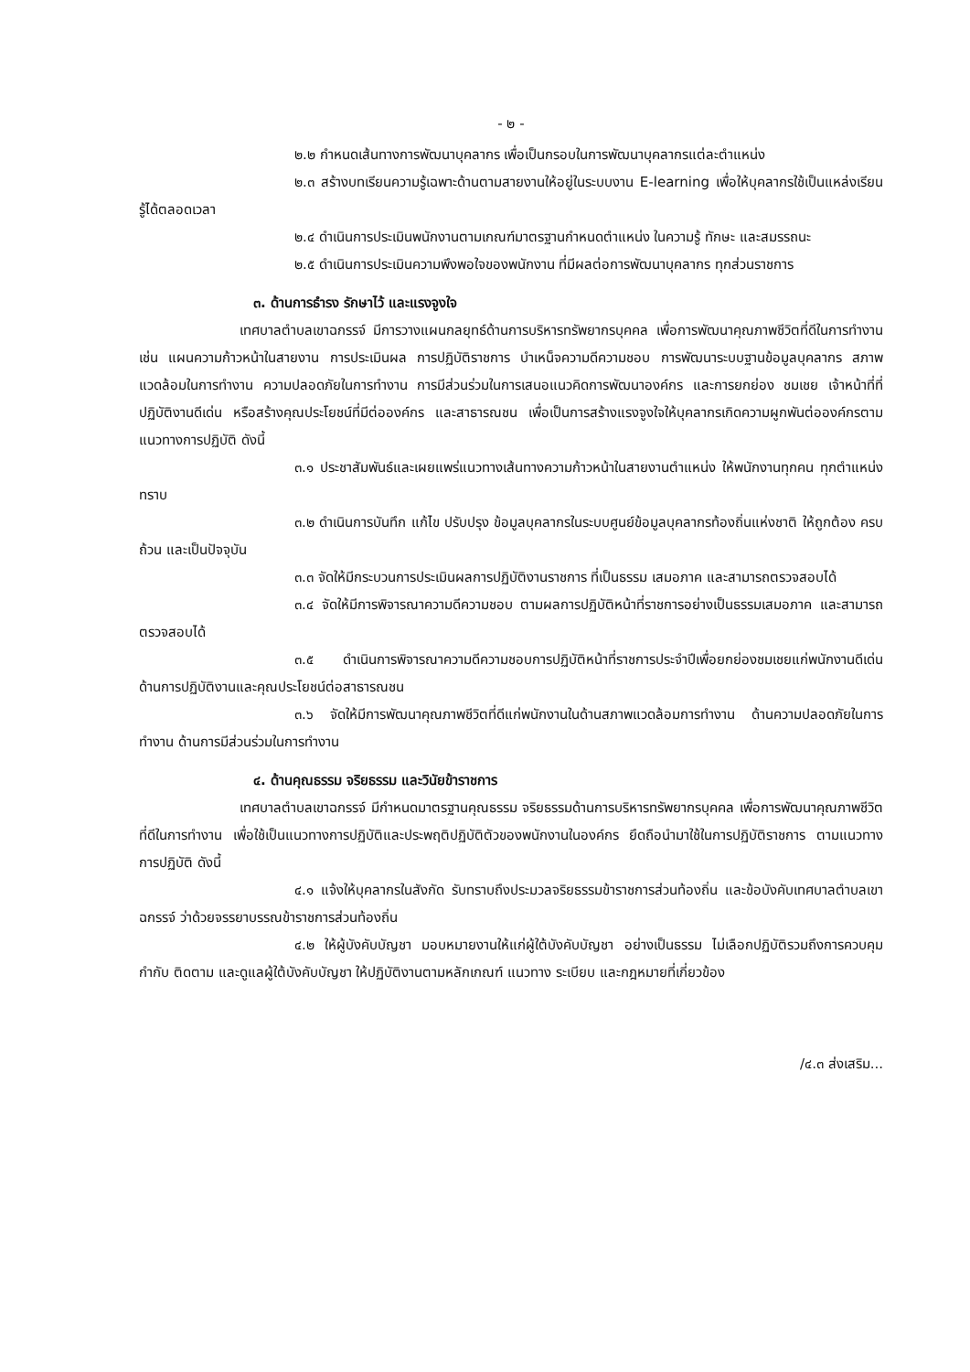- ๒ -
๒.๒ กำหนดเส้นทางการพัฒนาบุคลากร เพื่อเป็นกรอบในการพัฒนาบุคลากรแต่ละตำแหน่ง
๒.๓ สร้างบทเรียนความรู้เฉพาะด้านตามสายงานให้อยู่ในระบบงาน E-learning เพื่อให้บุคลากรใช้เป็นแหล่งเรียนรู้ได้ตลอดเวลา
๒.๔ ดำเนินการประเมินพนักงานตามเกณฑ์มาตรฐานกำหนดตำแหน่ง ในความรู้ ทักษะ และสมรรถนะ
๒.๕ ดำเนินการประเมินความพึงพอใจของพนักงาน ที่มีผลต่อการพัฒนาบุคลากร ทุกส่วนราชการ
๓. ด้านการธำรง รักษาไว้ และแรงจูงใจ
เทศบาลตำบลเขาฉกรรจ์ มีการวางแผนกลยุทธ์ด้านการบริหารทรัพยากรบุคคล เพื่อการพัฒนาคุณภาพชีวิตที่ดีในการทำงาน เช่น แผนความก้าวหน้าในสายงาน การประเมินผล การปฏิบัติราชการ บำเหน็จความดีความชอบ การพัฒนาระบบฐานข้อมูลบุคลากร สภาพแวดล้อมในการทำงาน ความปลอดภัยในการทำงาน การมีส่วนร่วมในการเสนอแนวคิดการพัฒนาองค์กร และการยกย่อง ชมเชย เจ้าหน้าที่ที่ปฏิบัติงานดีเด่น หรือสร้างคุณประโยชน์ที่มีต่อองค์กร และสาธารณชน เพื่อเป็นการสร้างแรงจูงใจให้บุคลากรเกิดความผูกพันต่อองค์กรตามแนวทางการปฏิบัติ ดังนี้
๓.๑ ประชาสัมพันธ์และเผยแพร่แนวทางเส้นทางความก้าวหน้าในสายงานตำแหน่ง ให้พนักงานทุกคน ทุกตำแหน่งทราบ
๓.๒ ดำเนินการบันทึก แก้ไข ปรับปรุง ข้อมูลบุคลากรในระบบศูนย์ข้อมูลบุคลากรท้องถิ่นแห่งชาติ ให้ถูกต้อง ครบถ้วน และเป็นปัจจุบัน
๓.๓ จัดให้มีกระบวนการประเมินผลการปฏิบัติงานราชการ ที่เป็นธรรม เสมอภาค และสามารถตรวจสอบได้
๓.๔ จัดให้มีการพิจารณาความดีความชอบ ตามผลการปฏิบัติหน้าที่ราชการอย่างเป็นธรรมเสมอภาค และสามารถตรวจสอบได้
๓.๕ ดำเนินการพิจารณาความดีความชอบการปฏิบัติหน้าที่ราชการประจำปีเพื่อยกย่องชมเชยแก่พนักงานดีเด่น ด้านการปฏิบัติงานและคุณประโยชน์ต่อสาธารณชน
๓.๖ จัดให้มีการพัฒนาคุณภาพชีวิตที่ดีแก่พนักงานในด้านสภาพแวดล้อมการทำงาน ด้านความปลอดภัยในการทำงาน ด้านการมีส่วนร่วมในการทำงาน
๔. ด้านคุณธรรม จริยธรรม และวินัยข้าราชการ
เทศบาลตำบลเขาฉกรรจ์ มีกำหนดมาตรฐานคุณธรรม จริยธรรมด้านการบริหารทรัพยากรบุคคล เพื่อการพัฒนาคุณภาพชีวิตที่ดีในการทำงาน เพื่อใช้เป็นแนวทางการปฏิบัติและประพฤติปฏิบัติตัวของพนักงานในองค์กร ยึดถือนำมาใช้ในการปฏิบัติราชการ ตามแนวทางการปฏิบัติ ดังนี้
๔.๑ แจ้งให้บุคลากรในสังกัด รับทราบถึงประมวลจริยธรรมข้าราชการส่วนท้องถิ่น และข้อบังคับเทศบาลตำบลเขาฉกรรจ์ ว่าด้วยจรรยาบรรณข้าราชการส่วนท้องถิ่น
๔.๒ ให้ผู้บังคับบัญชา มอบหมายงานให้แก่ผู้ใต้บังคับบัญชา อย่างเป็นธรรม ไม่เลือกปฏิบัติรวมถึงการควบคุม กำกับ ติดตาม และดูแลผู้ใต้บังคับบัญชา ให้ปฏิบัติงานตามหลักเกณฑ์ แนวทาง ระเบียบ และกฎหมายที่เกี่ยวข้อง
/๔.๓ ส่งเสริม...